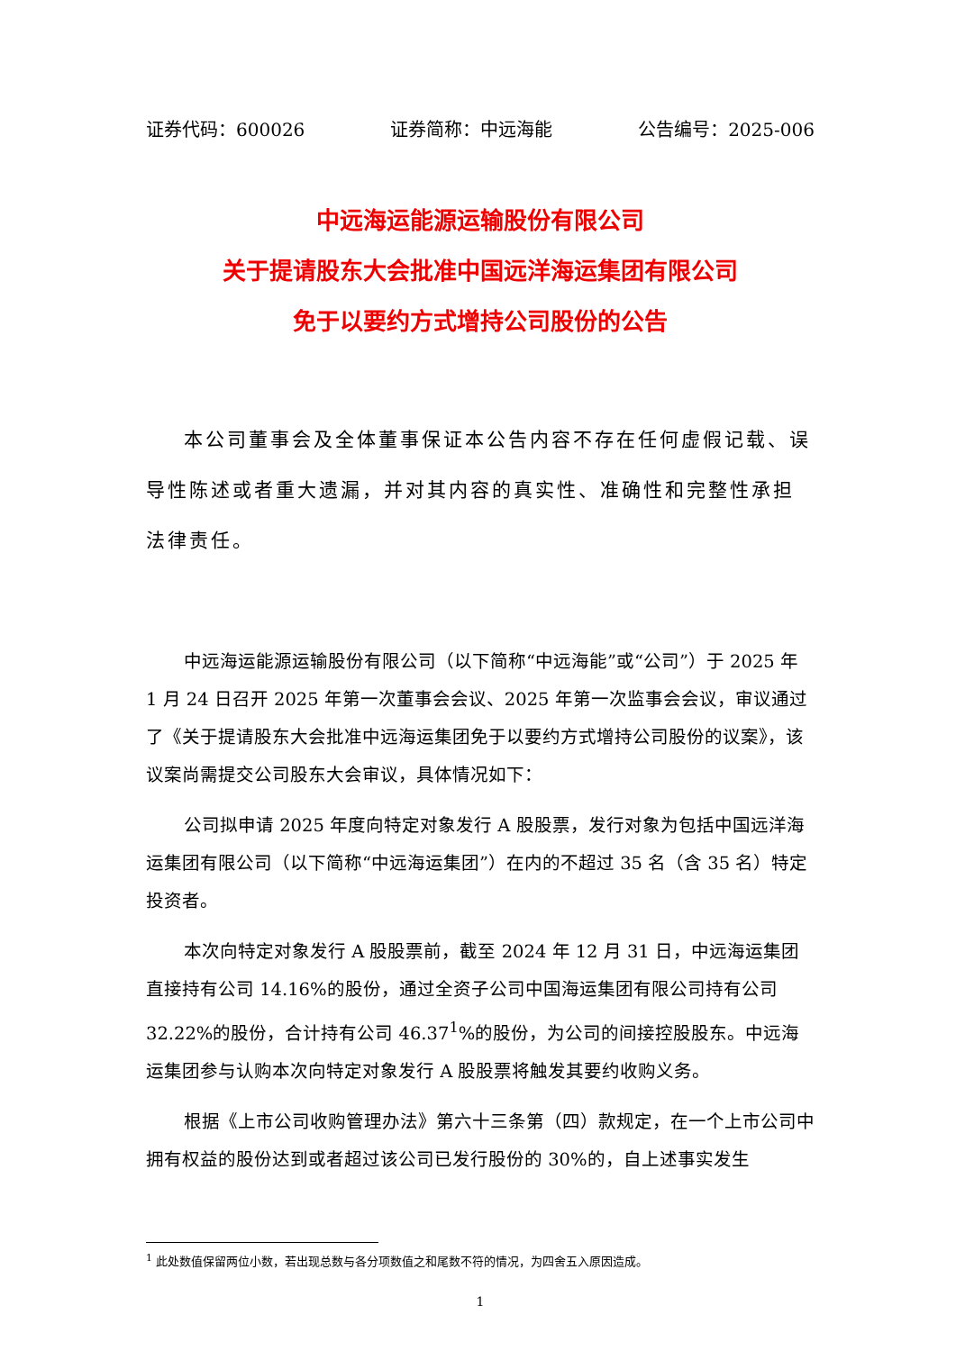证券代码：600026 证券简称：中远海能 公告编号：2025-006
中远海运能源运输股份有限公司
关于提请股东大会批准中国远洋海运集团有限公司
免于以要约方式增持公司股份的公告
本公司董事会及全体董事保证本公告内容不存在任何虚假记载、误导性陈述或者重大遗漏，并对其内容的真实性、准确性和完整性承担法律责任。
中远海运能源运输股份有限公司（以下简称“中远海能”或“公司”）于 2025 年 1 月 24 日召开 2025 年第一次董事会会议、2025 年第一次监事会会议，审议通过了《关于提请股东大会批准中远海运集团免于以要约方式增持公司股份的议案》，该议案尚需提交公司股东大会审议，具体情况如下：
公司拟申请 2025 年度向特定对象发行 A 股股票，发行对象为包括中国远洋海运集团有限公司（以下简称“中远海运集团”）在内的不超过 35 名（含 35 名）特定投资者。
本次向特定对象发行 A 股股票前，截至 2024 年 12 月 31 日，中远海运集团直接持有公司 14.16%的股份，通过全资子公司中国海运集团有限公司持有公司 32.22%的股份，合计持有公司 46.37<sup>1</sup>%的股份，为公司的间接控股股东。中远海运集团参与认购本次向特定对象发行 A 股股票将触发其要约收购义务。
根据《上市公司收购管理办法》第六十三条第（四）款规定，在一个上市公司中拥有权益的股份达到或者超过该公司已发行股份的 30%的，自上述事实发生
<sup>1</sup> 此处数值保留两位小数，若出现总数与各分项数值之和尾数不符的情况，为四舍五入原因造成。
1